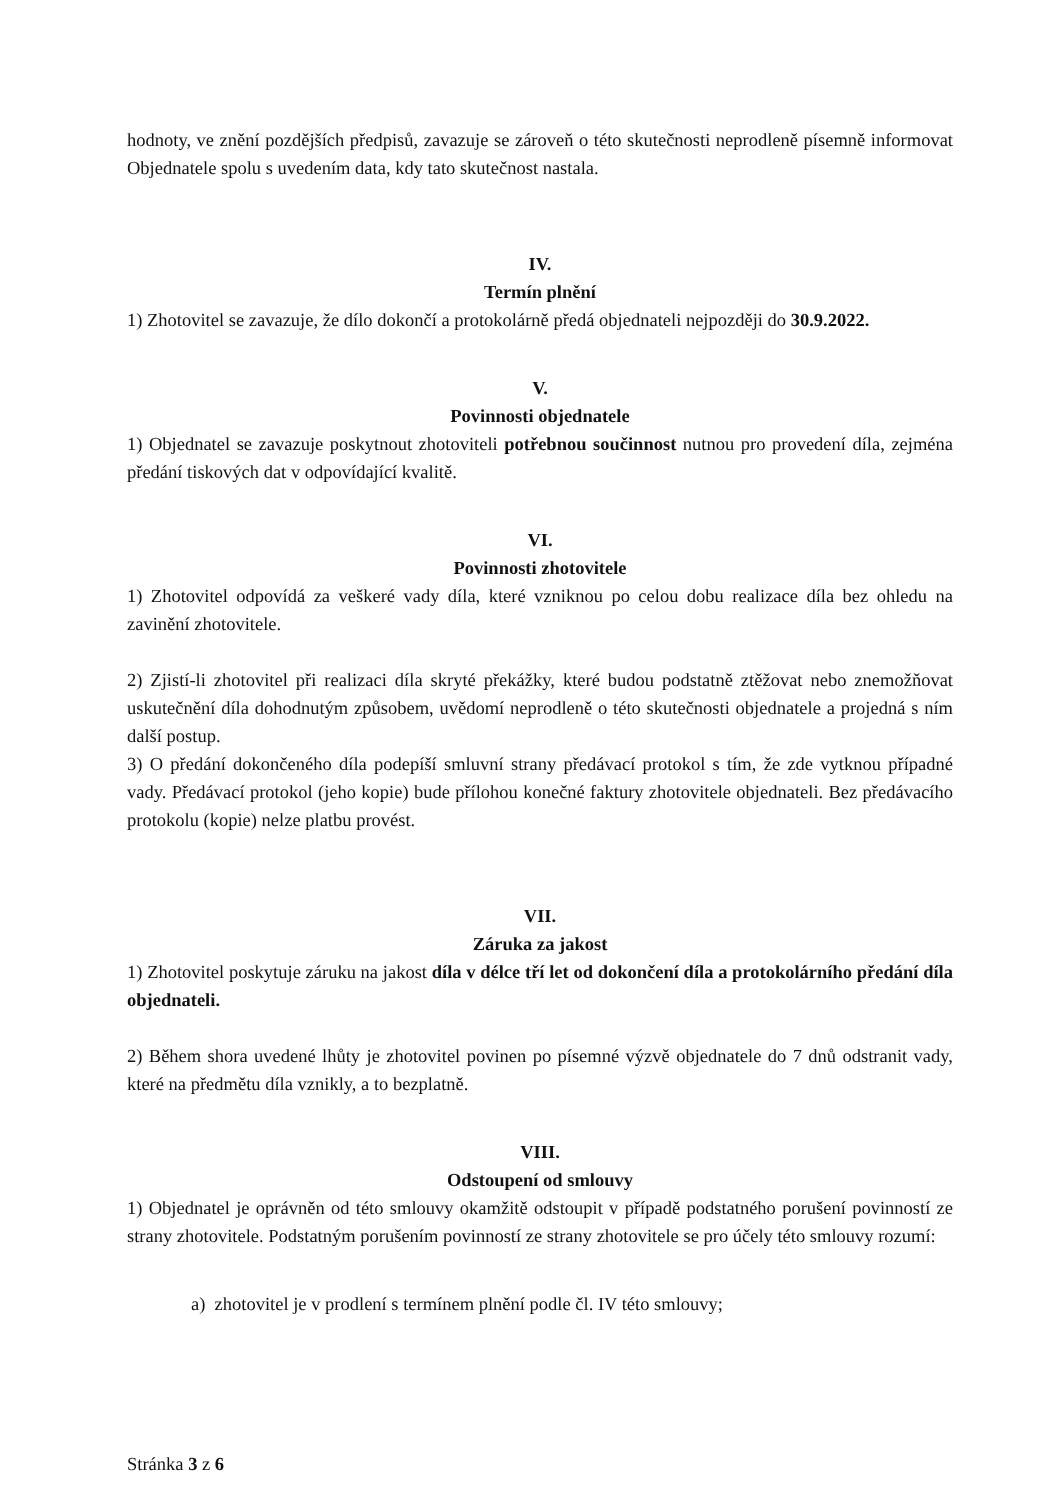hodnoty, ve znění pozdějších předpisů, zavazuje se zároveň o této skutečnosti neprodleně písemně informovat Objednatele spolu s uvedením data, kdy tato skutečnost nastala.
IV.
Termín plnění
1) Zhotovitel se zavazuje, že dílo dokončí a protokolárně předá objednateli nejpozději do 30.9.2022.
V.
Povinnosti objednatele
1) Objednatel se zavazuje poskytnout zhotoviteli potřebnou součinnost nutnou pro provedení díla, zejména předání tiskových dat v odpovídající kvalitě.
VI.
Povinnosti zhotovitele
1) Zhotovitel odpovídá za veškeré vady díla, které vzniknou po celou dobu realizace díla bez ohledu na zavinění zhotovitele.
2) Zjistí-li zhotovitel při realizaci díla skryté překážky, které budou podstatně ztěžovat nebo znemožňovat uskutečnění díla dohodnutým způsobem, uvědomí neprodleně o této skutečnosti objednatele a projedná s ním další postup.
3) O předání dokončeného díla podepíší smluvní strany předávací protokol s tím, že zde vytknou případné vady. Předávací protokol (jeho kopie) bude přílohou konečné faktury zhotovitele objednateli. Bez předávacího protokolu (kopie) nelze platbu provést.
VII.
Záruka za jakost
1) Zhotovitel poskytuje záruku na jakost díla v délce tří let od dokončení díla a protokolárního předání díla objednateli.
2) Během shora uvedené lhůty je zhotovitel povinen po písemné výzvě objednatele do 7 dnů odstranit vady, které na předmětu díla vznikly, a to bezplatně.
VIII.
Odstoupení od smlouvy
1) Objednatel je oprávněn od této smlouvy okamžitě odstoupit v případě podstatného porušení povinností ze strany zhotovitele. Podstatným porušením povinností ze strany zhotovitele se pro účely této smlouvy rozumí:
a) zhotovitel je v prodlení s termínem plnění podle čl. IV této smlouvy;
Stránka 3 z 6